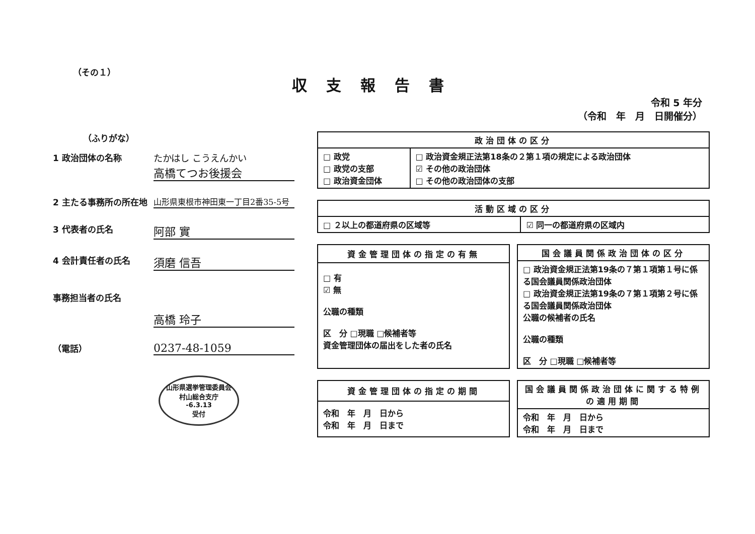（その１）
収支報告書
令和 5 年分
（令和　年　月　日開催分）
（ふりがな）
1 政治団体の名称 たかはし こうえんかい
高橋てつお後援会
2 主たる事務所の所在地 山形県東根市神田東一丁目2番35-5号
3 代表者の氏名
阿部 實
4 会計責任者の氏名
須磨 信吾
事務担当者の氏名
高橋 玲子
（電話）
0237-48-1059
山形県選挙管理委員会
村山総合支庁
-6.3.13
受付
| 政治団体の区分 | |
| --- | --- |
| □ 政党 □ 政党の支部 □ 政治資金団体 | □ 政治資金規正法第18条の２第１項の規定による政治団体 ☑ その他の政治団体 □ その他の政治団体の支部 |
| 活動区域の区分 | |
| --- | --- |
| □ ２以上の都道府県の区域等 | ☑ 同一の都道府県の区域内 |
| 資金管理団体の指定の有無 |
| --- |
| □ 有 ☑ 無 公職の種類 区 分 □現職 □候補者等 資金管理団体の届出をした者の氏名 |
| 国会議員関係政治団体の区分 |
| --- |
| □ 政治資金規正法第19条の７第１項第１号に係る国会議員関係政治団体 □ 政治資金規正法第19条の７第１項第２号に係る国会議員関係政治団体 公職の候補者の氏名 公職の種類 区 分 □現職 □候補者等 |
| 資金管理団体の指定の期間 |
| --- |
| 令和 年 月 日から 令和 年 月 日まで |
| 国会議員関係政治団体に関する特例の適用期間 |
| --- |
| 令和 年 月 日から 令和 年 月 日まで |